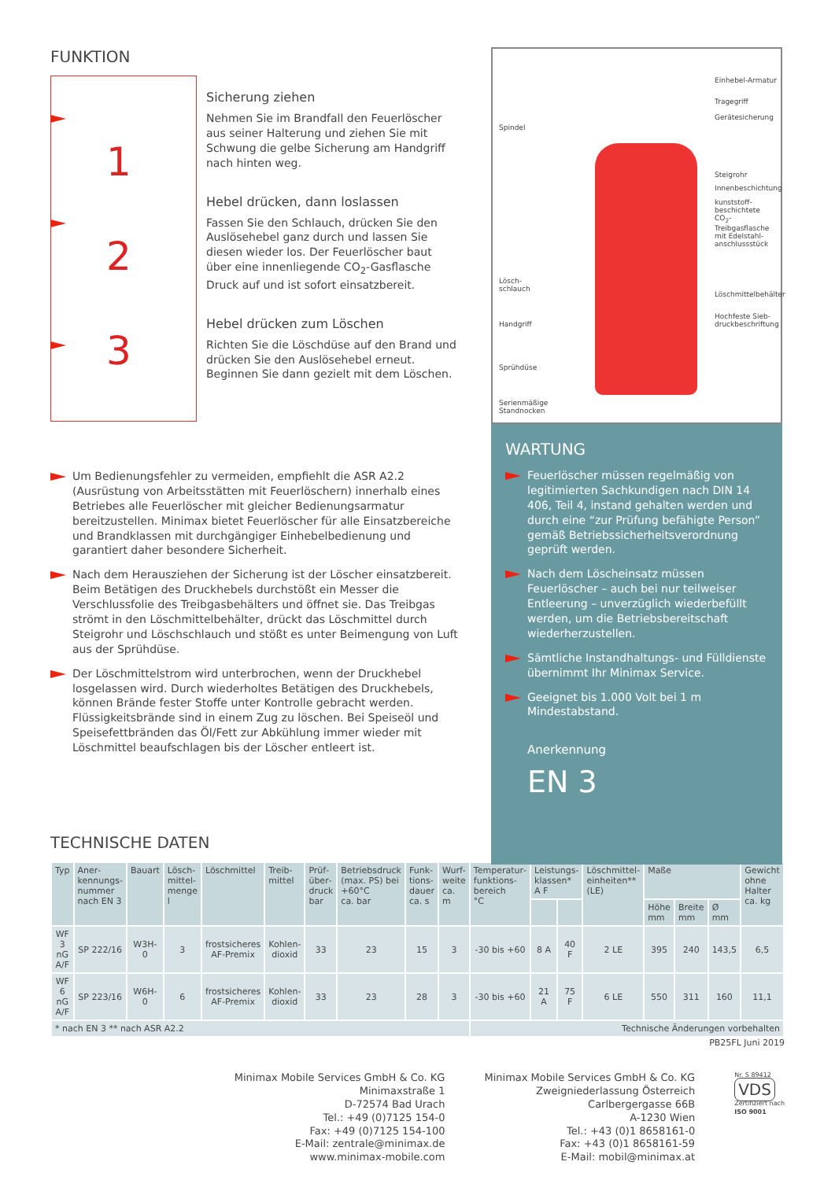FUNKTION
1
2
3
Sicherung ziehen
Nehmen Sie im Brandfall den Feuer­löscher aus seiner Halterung und ziehen Sie mit Schwung die gelbe Sicherung am Handgriff nach hinten weg.
Hebel drücken, dann loslassen
Fassen Sie den Schlauch, drücken Sie den Auslösehebel ganz durch und lassen Sie diesen wieder los. Der Feuerlöscher baut über eine innenliegende CO<sub>2</sub>-Gasflasche Druck auf und ist sofort einsatzbereit.
Hebel drücken zum Löschen
Richten Sie die Löschdüse auf den Brand und drücken Sie den Auslösehebel erneut. Beginnen Sie dann gezielt mit dem Löschen.
Um Bedienungsfehler zu vermeiden, empfiehlt die ASR A2.2 (Ausrüstung von Arbeitsstätten mit Feuerlöschern) innerhalb eines Betriebes alle Feuerlöscher mit gleicher Bedienungsarmatur bereitzustellen. Minimax bietet Feuerlöscher für alle Einsatzbereiche und Brandklassen mit durchgängiger Einhebelbedienung und garantiert daher besondere Sicherheit.
Nach dem Herausziehen der Sicherung ist der Löscher einsatzbereit. Beim Betätigen des Druckhebels durchstößt ein Messer die Verschlussfolie des Treibgasbehälters und öffnet sie. Das Treibgas strömt in den Löschmittelbehälter, drückt das Löschmittel durch Steigrohr und Löschschlauch und stößt es unter Beimengung von Luft aus der Sprühdüse.
Der Löschmittelstrom wird unterbrochen, wenn der Druckhebel losgelassen wird. Durch wiederholtes Betätigen des Druckhebels, können Brände fester Stoffe unter Kontrolle gebracht werden. Flüssigkeitsbrände sind in einem Zug zu löschen. Bei Speiseöl und Speisefettbränden das Öl/Fett zur Abkühlung immer wieder mit Löschmittel beaufschlagen bis der Löscher entleert ist.
Spindel
Lösch-
schlauch
Handgriff
Sprühdüse
Serienmäßige
Standnocken
Einhebel-Armatur
Tragegriff
Gerätesicherung
Steigrohr
Innenbeschichtung
kunststoff-
beschichtete
CO<sub>2</sub>-Treibgasflasche
mit Edelstahl-
anschlussstück
Löschmittelbehälter
Hochfeste Sieb-
druckbeschriftung
WARTUNG
Feuerlöscher müssen regelmäßig von legitimierten Sachkundigen nach DIN 14 406, Teil 4, instand gehalten werden und durch eine “zur Prüfung befähigte Person” gemäß Betriebssicherheitsverordnung geprüft werden.
Nach dem Löscheinsatz müssen Feuerlöscher – auch bei nur teilweiser Entleerung – unverzüglich wiederbefüllt werden, um die Betriebsbereitschaft wiederherzustellen.
Sämtliche Instandhaltungs- und Fülldienste übernimmt Ihr Minimax Service.
Geeignet bis 1.000 Volt bei 1 m Mindestabstand.
Anerkennung
EN 3
TECHNISCHE DATEN
| Typ | Aner­kennungs­nummer nach EN 3 | Bauart | Lösch­mittel­menge l | Lösch­mittel | Treib­mittel | Prüf­über­druck bar | Betriebsdruck (max. PS) bei +60°C ca. bar | Funk­tions­dauer ca. s | Wurf­weite ca. m | Temperatur­funktions­bereich °C | Leistungs­klassen* A F | | Löschmittel­einheiten** (LE) | Maße | | | Gewicht ohne Halter ca. kg |
| --- | --- | --- | --- | --- | --- | --- | --- | --- | --- | --- | --- | --- | --- | --- | --- | --- | --- |
| | | | | | | | | | | | | | | Höhe mm | Breite mm | Ø mm | |
| WF 3 nG A/F | SP 222/16 | W3H-0 | 3 | frostsicheres AF-Premix | Kohlen­dioxid | 33 | 23 | 15 | 3 | -30 bis +60 | 8 A | 40 F | 2 LE | 395 | 240 | 143,5 | 6,5 |
| WF 6 nG A/F | SP 223/16 | W6H-0 | 6 | frostsicheres AF-Premix | Kohlen­dioxid | 33 | 23 | 28 | 3 | -30 bis +60 | 21 A | 75 F | 6 LE | 550 | 311 | 160 | 11,1 |
| * nach EN 3 ** nach ASR A2.2 | | | | | | | | | | Technische Änderungen vorbehalten | | | | | | | |
PB25FL Juni 2019
Minimax Mobile Services GmbH & Co. KG
Minimaxstraße 1
D-72574 Bad Urach
Tel.: +49 (0)7125 154-0
Fax: +49 (0)7125 154-100
E-Mail: zentrale@minimax.de
www.minimax-mobile.com
Minimax Mobile Services GmbH & Co. KG
Zweigniederlassung Österreich
Carlbergergasse 66B
A-1230 Wien
Tel.: +43 (0)1 8658161-0
Fax: +43 (0)1 8658161-59
E-Mail: mobil@minimax.at
Nr. S 89412
VDS
Zertifiziert nach
ISO 9001